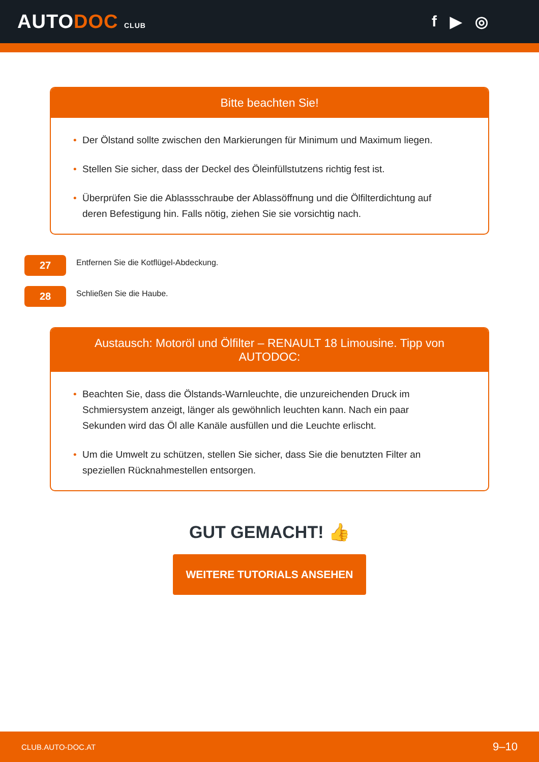AUTODOC CLUB
f ▶ ◎
Bitte beachten Sie!
• Der Ölstand sollte zwischen den Markierungen für Minimum und Maximum liegen.
• Stellen Sie sicher, dass der Deckel des Öleinfüllstutzens richtig fest ist.
• Überprüfen Sie die Ablassschraube der Ablassöffnung und die Ölfilterdichtung auf deren Befestigung hin. Falls nötig, ziehen Sie sie vorsichtig nach.
27
Entfernen Sie die Kotflügel-Abdeckung.
28
Schließen Sie die Haube.
Austausch: Motoröl und Ölfilter – RENAULT 18 Limousine. Tipp von AUTODOC:
• Beachten Sie, dass die Ölstands-Warnleuchte, die unzureichenden Druck im Schmiersystem anzeigt, länger als gewöhnlich leuchten kann. Nach ein paar Sekunden wird das Öl alle Kanäle ausfüllen und die Leuchte erlischt.
• Um die Umwelt zu schützen, stellen Sie sicher, dass Sie die benutzten Filter an speziellen Rücknahmestellen entsorgen.
GUT GEMACHT! 👍
WEITERE TUTORIALS ANSEHEN
CLUB.AUTO-DOC.AT 9–10